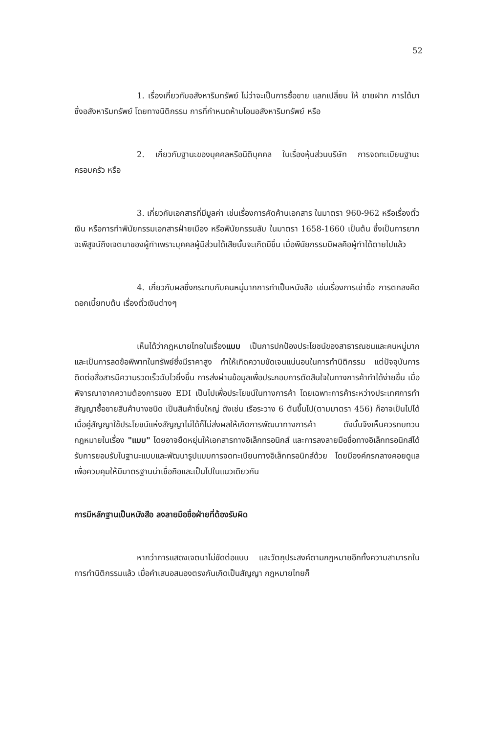52
1. เรื่องเกี่ยวกับอสังหาริมทรัพย์ ไม่ว่าจะเป็นการซื้อขาย แลกเปลี่ยน ให้ ขายฝาก การได้มาซึ่งอสังหาริมทรัพย์ โดยทางนิติกรรม การที่กำหนดห้ามโอนอสังหาริมทรัพย์ หรือ
2. เกี่ยวกับฐานะของบุคคลหรือนิติบุคคล ในเรื่องหุ้นส่วนบริษัท การจดทะเบียนฐานะครอบครัว หรือ
3. เกี่ยวกับเอกสารที่มีมูลค่า เช่นเรื่องการคัดค้านเอกสาร ในมาตรา 960-962 หรือเรื่องตั๋วเงิน หรือการทำพินัยกรรมเอกสารฝ่ายเมือง หรือพินัยกรรมลับ ในมาตรา 1658-1660 เป็นต้น ซึ่งเป็นการยากจะพิสูจน์ถึงเจตนาของผู้ทำเพราะบุคคลผู้มีส่วนได้เสียนั้นจะเกิดมีขึ้น เมื่อพินัยกรรมมีผลคือผู้ทำได้ตายไปแล้ว
4. เกี่ยวกับผลซึ่งกระทบกับคนหมู่มากการทำเป็นหนังสือ เช่นเรื่องการเช่าซื้อ การตกลงคิดดอกเบี้ยทบต้น เรื่องตั๋วเงินต่างๆ
เห็นได้ว่ากฎหมายไทยในเรื่องแบบ เป็นการปกป้องประโยชน์ของสาธารณชนและคนหมู่มากและเป็นการลดข้อพิพาทในทรัพย์ซึ่งมีราคาสูง ทำให้เกิดความชัดเจนแน่นอนในการทำนิติกรรม แต่ปัจจุบันการติดต่อสื่อสารมีความรวดเร็วฉับไวยิ่งขึ้น การส่งผ่านข้อมูลเพื่อประกอบการตัดสินใจในทางการค้าทำได้ง่ายขึ้น เมื่อพิจารณาจากความต้องการของ EDI เป็นไปเพื่อประโยชน์ในทางการค้า โดยเฉพาะการค้าระหว่างประเทศการทำสัญญาซื้อขายสินค้าบางชนิด เป็นสินค้าชิ้นใหญ่ ดังเช่น เรือระวาง 6 ตันขึ้นไป(ตามมาตรา 456) ก็อาจเป็นไปได้ เมื่อคู่สัญญาใช้ประโยชน์แห่งสัญญาไม่ได้ก็ไม่ส่งผลให้เกิดการพัฒนาทางการค้า ดังนั้นจึงเห็นควรทบทวนกฎหมายในเรื่อง "แบบ" โดยอาจยืดหยุ่นให้เอกสารทางอิเล็กทรอนิกส์ และการลงลายมือชื่อทางอิเล็กทรอนิกส์ได้รับการยอมรับในฐานะแบบและพัฒนารูปแบบการจดทะเบียนทางอิเล็กทรอนิกส์ด้วย โดยมีองค์กรกลางคอยดูแล เพื่อควบคุมให้มีมาตรฐานน่าเชื่อถือและเป็นไปในแนวเดียวกัน
การมีหลักฐานเป็นหนังสือ ลงลายมือชื่อฝ่ายที่ต้องรับผิด
หากว่าการแสดงเจตนาไม่ขัดต่อแบบ และวัตถุประสงค์ตามกฎหมายอีกทั้งความสามารถในการทำนิติกรรมแล้ว เมื่อคำเสนอสนองตรงกันเกิดเป็นสัญญา กฎหมายไทยก็